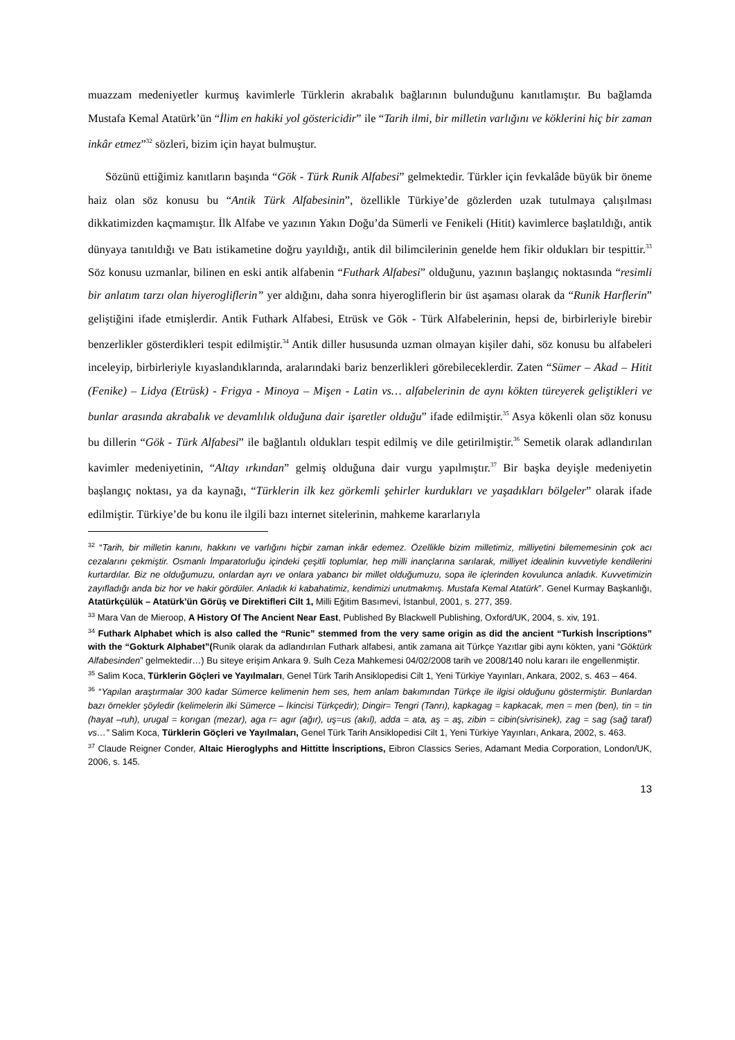muazzam medeniyetler kurmuş kavimlerle Türklerin akrabalık bağlarının bulunduğunu kanıtlamıştır. Bu bağlamda Mustafa Kemal Atatürk’ün “İlim en hakiki yol göstericidir” ile “Tarih ilmi, bir milletin varlığını ve köklerini hiç bir zaman inkâr etmez”<sup>32</sup> sözleri, bizim için hayat bulmuştur.
Sözünü ettiğimiz kanıtların başında “Gök - Türk Runik Alfabesi” gelmektedir. Türkler için fevkalâde büyük bir öneme haiz olan söz konusu bu “Antik Türk Alfabesinin”, özellikle Türkiye’de gözlerden uzak tutulmaya çalışılması dikkatimizden kaçmamıştır. İlk Alfabe ve yazının Yakın Doğu’da Sümerli ve Fenikeli (Hitit) kavimlerce başlatıldığı, antik dünyaya tanıtıldığı ve Batı istikametine doğru yayıldığı, antik dil bilimcilerinin genelde hem fikir oldukları bir tespittir.<sup>33</sup> Söz konusu uzmanlar, bilinen en eski antik alfabenin “Futhark Alfabesi” olduğunu, yazının başlangıç noktasında “resimli bir anlatım tarzı olan hiyerogliflerin” yer aldığını, daha sonra hiyerogliflerin bir üst aşaması olarak da “Runik Harflerin” geliştiğini ifade etmişlerdir. Antik Futhark Alfabesi, Etrüsk ve Gök - Türk Alfabelerinin, hepsi de, birbirleriyle birebir benzerlikler gösterdikleri tespit edilmiştir.<sup>34</sup> Antik diller hususunda uzman olmayan kişiler dahi, söz konusu bu alfabeleri inceleyip, birbirleriyle kıyaslandıklarında, aralarındaki bariz benzerlikleri görebileceklerdir. Zaten “Sümer – Akad – Hitit (Fenike) – Lidya (Etrüsk) - Frigya - Minoya – Mişen - Latin vs… alfabelerinin de aynı kökten türeyerek geliştikleri ve bunlar arasında akrabalık ve devamlılık olduğuna dair işaretler olduğu” ifade edilmiştir.<sup>35</sup> Asya kökenli olan söz konusu bu dillerin “Gök - Türk Alfabesi” ile bağlantılı oldukları tespit edilmiş ve dile getirilmiştir.<sup>36</sup> Semetik olarak adlandırılan kavimler medeniyetinin, “Altay ırkından” gelmiş olduğuna dair vurgu yapılmıştır.<sup>37</sup> Bir başka deyişle medeniyetin başlangıç noktası, ya da kaynağı, “Türklerin ilk kez görkemli şehirler kurdukları ve yaşadıkları bölgeler” olarak ifade edilmiştir. Türkiye’de bu konu ile ilgili bazı internet sitelerinin, mahkeme kararlarıyla
<sup>32</sup> “Tarih, bir milletin kanını, hakkını ve varlığını hiçbir zaman inkâr edemez. Özellikle bizim milletimiz, milliyetini bilememesinin çok acı cezalarını çekmiştir. Osmanlı İmparatorluğu içindeki çeşitli toplumlar, hep milli inançlarına sarılarak, milliyet idealinin kuvvetiyle kendilerini kurtardılar. Biz ne olduğumuzu, onlardan ayrı ve onlara yabancı bir millet olduğumuzu, sopa ile içlerinden kovulunca anladık. Kuvvetimizin zayıfladığı anda biz hor ve hakir gördüler. Anladık ki kabahatimiz, kendimizi unutmakmış. Mustafa Kemal Atatürk”. Genel Kurmay Başkanlığı, Atatürkçülük – Atatürk’ün Görüş ve Direktifleri Cilt 1, Milli Eğitim Basımevi, İstanbul, 2001, s. 277, 359.
<sup>33</sup> Mara Van de Mieroop, A History Of The Ancient Near East, Published By Blackwell Publishing, Oxford/UK, 2004, s. xiv, 191.
<sup>34</sup> Futhark Alphabet which is also called the “Runic” stemmed from the very same origin as did the ancient “Turkish İnscriptions” with the “Gokturk Alphabet”(Runik olarak da adlandırılan Futhark alfabesi, antik zamana ait Türkçe Yazıtlar gibi aynı kökten, yani “Göktürk Alfabesinden” gelmektedir…) Bu siteye erişim Ankara 9. Sulh Ceza Mahkemesi 04/02/2008 tarih ve 2008/140 nolu kararı ile engellenmiştir.
<sup>35</sup> Salim Koca, Türklerin Göçleri ve Yayılmaları, Genel Türk Tarih Ansiklopedisi Cilt 1, Yeni Türkiye Yayınları, Ankara, 2002, s. 463 – 464.
<sup>36</sup> “Yapılan araştırmalar 300 kadar Sümerce kelimenin hem ses, hem anlam bakımından Türkçe ile ilgisi olduğunu göstermiştir. Bunlardan bazı örnekler şöyledir (kelimelerin ilki Sümerce – İkincisi Türkçedir); Dingir= Tengri (Tanrı), kapkagag = kapkacak, men = men (ben), tin = tin (hayat –ruh), urugal = korıgan (mezar), aga r= agır (ağır), uş=us (akıl), adda = ata, aş = aş, zibin = cibin(sivrisinek), zag = sag (sağ taraf) vs…” Salim Koca, Türklerin Göçleri ve Yayılmaları, Genel Türk Tarih Ansiklopedisi Cilt 1, Yeni Türkiye Yayınları, Ankara, 2002, s. 463.
<sup>37</sup> Claude Reigner Conder, Altaic Hieroglyphs and Hittitte İnscriptions, Eibron Classics Series, Adamant Media Corporation, London/UK, 2006, s. 145.
13